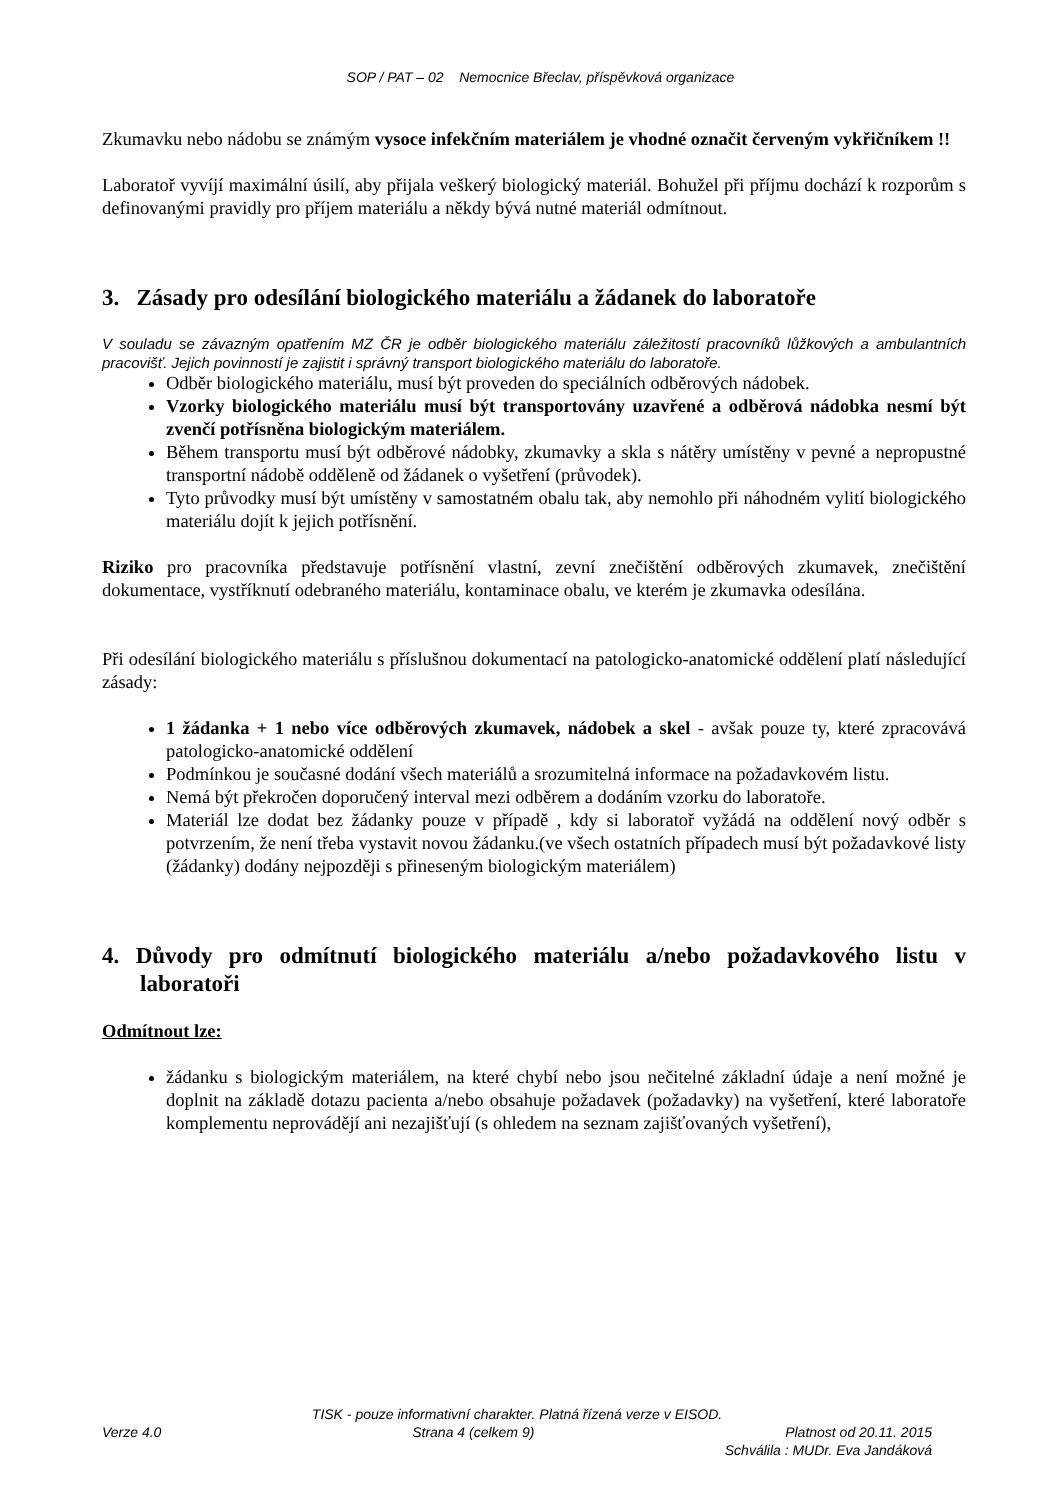SOP / PAT – 02 Nemocnice Břeclav, příspěvková organizace
Zkumavku nebo nádobu se známým vysoce infekčním materiálem je vhodné označit červeným vykřičníkem !!
Laboratoř vyvíjí maximální úsilí, aby přijala veškerý biologický materiál. Bohužel při příjmu dochází k rozporům s definovanými pravidly pro příjem materiálu a někdy bývá nutné materiál odmítnout.
3. Zásady pro odesílání biologického materiálu a žádanek do laboratoře
V souladu se závazným opatřením MZ ČR je odběr biologického materiálu záležitostí pracovníků lůžkových a ambulantních pracovišť. Jejich povinností je zajistit i správný transport biologického materiálu do laboratoře.
Odběr biologického materiálu, musí být proveden do speciálních odběrových nádobek.
Vzorky biologického materiálu musí být transportovány uzavřené a odběrová nádobka nesmí být zvenčí potřísněna biologickým materiálem.
Během transportu musí být odběrové nádobky, zkumavky a skla s nátěry umístěny v pevné a nepropustné transportní nádobě odděleně od žádanek o vyšetření (průvodek).
Tyto průvodky musí být umístěny v samostatném obalu tak, aby nemohlo při náhodném vylití biologického materiálu dojít k jejich potřísnění.
Riziko pro pracovníka představuje potřísnění vlastní, zevní znečištění odběrových zkumavek, znečištění dokumentace, vystříknutí odebraného materiálu, kontaminace obalu, ve kterém je zkumavka odesílána.
Při odesílání biologického materiálu s příslušnou dokumentací na patologicko-anatomické oddělení platí následující zásady:
1 žádanka + 1 nebo více odběrových zkumavek, nádobek a skel - avšak pouze ty, které zpracovává patologicko-anatomické oddělení
Podmínkou je současné dodání všech materiálů a srozumitelná informace na požadavkovém listu.
Nemá být překročen doporučený interval mezi odběrem a dodáním vzorku do laboratoře.
Materiál lze dodat bez žádanky pouze v případě , kdy si laboratoř vyžádá na oddělení nový odběr s potvrzením, že není třeba vystavit novou žádanku.(ve všech ostatních případech musí být požadavkové listy (žádanky) dodány nejpozději s přineseným biologickým materiálem)
4. Důvody pro odmítnutí biologického materiálu a/nebo požadavkového listu v laboratoři
Odmítnout lze:
žádanku s biologickým materiálem, na které chybí nebo jsou nečitelné základní údaje a není možné je doplnit na základě dotazu pacienta a/nebo obsahuje požadavek (požadavky) na vyšetření, které laboratoře komplementu neprovádějí ani nezajišťují (s ohledem na seznam zajišťovaných vyšetření),
TISK - pouze informativní charakter. Platná řízená verze v EISOD.
Verze 4.0 Strana 4 (celkem 9) Platnost od 20.11. 2015
Schválila : MUDr. Eva Jandáková